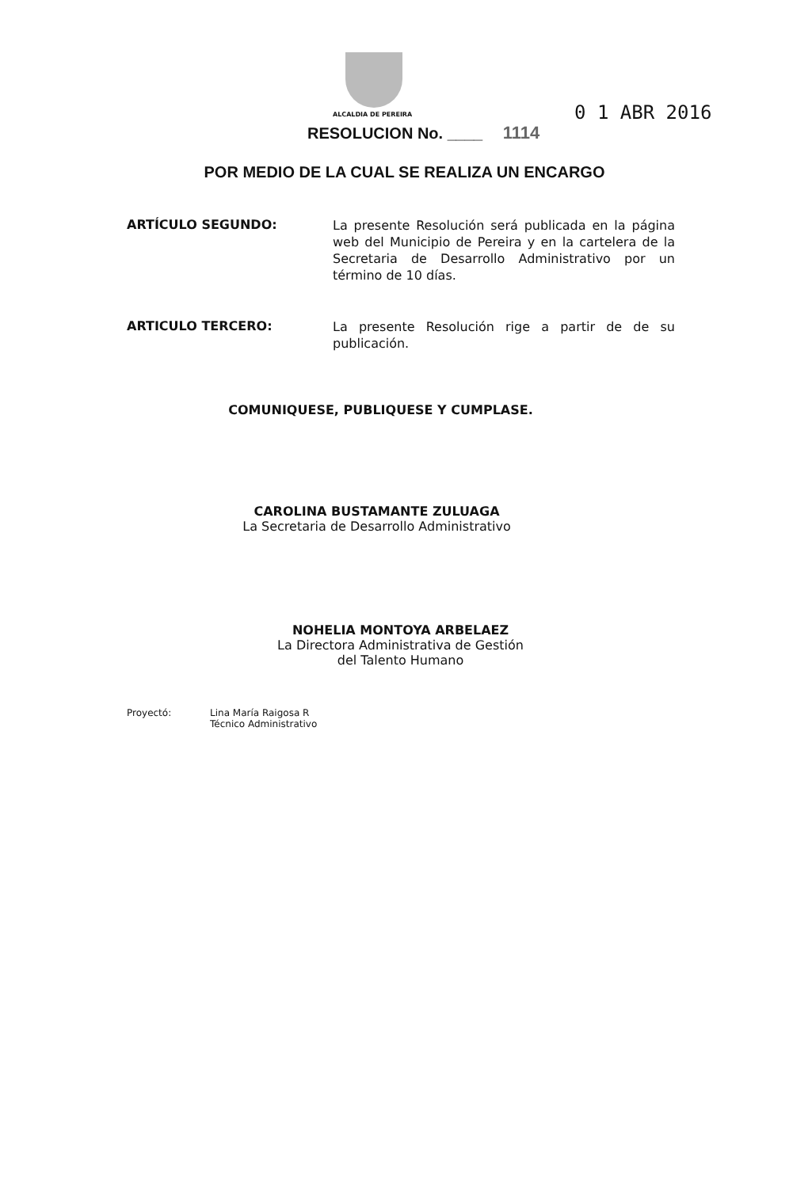ALCALDIA DE PEREIRA
RESOLUCION No. ____ 1114
0 1 ABR 2016
POR MEDIO DE LA CUAL SE REALIZA UN ENCARGO
ARTÍCULO SEGUNDO:
La presente Resolución será publicada en la página web del Municipio de Pereira y en la cartelera de la Secretaria de Desarrollo Administrativo por un término de 10 días.
ARTICULO TERCERO:
La presente Resolución rige a partir de de su publicación.
COMUNIQUESE, PUBLIQUESE Y CUMPLASE.
CAROLINA BUSTAMANTE ZULUAGA
La Secretaria de Desarrollo Administrativo
NOHELIA MONTOYA ARBELAEZ
La Directora Administrativa de Gestión
del Talento Humano
Proyectó: Lina María Raigosa R
Técnico Administrativo